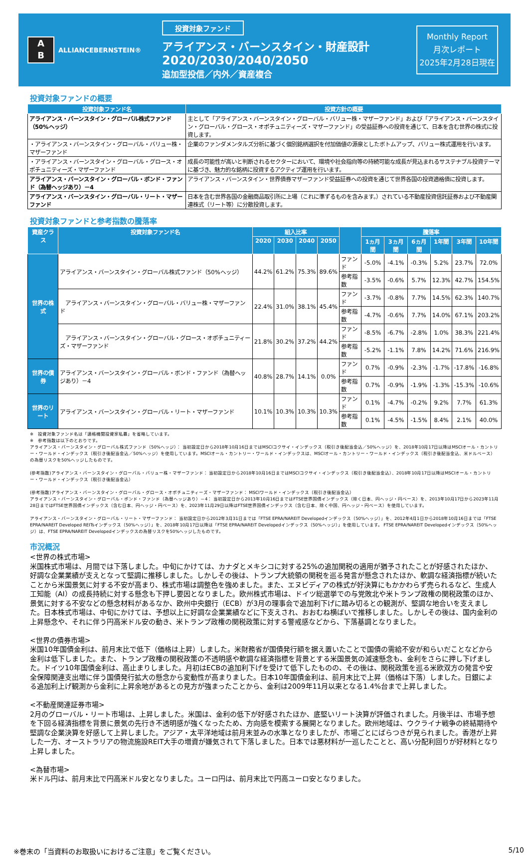A
B
ALLIANCEBERNSTEIN®
投資対象ファンド
アライアンス・バーンスタイン・財産設計
2020/2030/2040/2050
追加型投信／内外／資産複合
Monthly Report
月次レポート
2025年2月28日現在
投資対象ファンドの概要
| 投資対象ファンド名 | 投資方針の概要 |
| --- | --- |
| アライアンス・バーンスタイン・グローバル株式ファンド（50%ヘッジ） | 主として「アライアンス・バーンスタイン・グローバル・バリュー株・マザーファンド」および「アライアンス・バーンスタイン・グローバル・グロース・オポチュニティーズ・マザーファンド」の受益証券への投資を通じて、日本を含む世界の株式に投資します。 |
| ・アライアンス・バーンスタイン・グローバル・バリュー株・マザーファンド | 企業のファンダメンタルズ分析に基づく個別銘柄選択を付加価値の源泉としたボトムアップ、バリュー株式運用を行います。 |
| ・アライアンス・バーンスタイン・グローバル・グロース・オポチュニティーズ・マザーファンド | 成長の可能性が高いと判断されるセクターにおいて、環境や社会指向等の持続可能な成長が見込まれるサステナブル投資テーマに基づき、魅力的な銘柄に投資するアクティブ運用を行います。 |
| アライアンス・バーンスタイン・グローバル・ボンド・ファンド（為替ヘッジあり）－4 | アライアンス・バーンスタイン・世界債券マザーファンド受益証券への投資を通じて世界各国の投資適格債に投資します。 |
| アライアンス・バーンスタイン・グローバル・リート・マザーファンド | 日本を含む世界各国の金融商品取引所に上場（これに準ずるものを含みます。）されている不動産投資信託証券および不動産関連株式（リート等）に分散投資します。 |
投資対象ファンドと参考指数の騰落率
| 資産クラス | 投資対象ファンド名 | 組入比率 | | | | | 騰落率 | | | | | |
| --- | --- | --- | --- | --- | --- | --- | --- | --- | --- | --- | --- | --- |
| | | 2020 | 2030 | 2040 | 2050 | | 1ヵ月間 | 3ヵ月間 | 6ヵ月間 | 1年間 | 3年間 | 10年間 |
| 世界の株式 | アライアンス・バーンスタイン・グローバル株式ファンド（50%ヘッジ） | 44.2% | 61.2% | 75.3% | 89.6% | ファンド | -5.0% | -4.1% | -0.3% | 5.2% | 23.7% | 72.0% |
| | | | | | | 参考指数 | -3.5% | -0.6% | 5.7% | 12.3% | 42.7% | 154.5% |
| | アライアンス・バーンスタイン・グローバル・バリュー株・マザーファンド | 22.4% | 31.0% | 38.1% | 45.4% | ファンド | -3.7% | -0.8% | 7.7% | 14.5% | 62.3% | 140.7% |
| | | | | | | 参考指数 | -4.7% | -0.6% | 7.7% | 14.0% | 67.1% | 203.2% |
| | アライアンス・バーンスタイン・グローバル・グロース・オポチュニティーズ・マザーファンド | 21.8% | 30.2% | 37.2% | 44.2% | ファンド | -8.5% | -6.7% | -2.8% | 1.0% | 38.3% | 221.4% |
| | | | | | | 参考指数 | -5.2% | -1.1% | 7.8% | 14.2% | 71.6% | 216.9% |
| 世界の債券 | アライアンス・バーンスタイン・グローバル・ボンド・ファンド（為替ヘッジあり）－4 | 40.8% | 28.7% | 14.1% | 0.0% | ファンド | 0.7% | -0.9% | -2.3% | -1.7% | -17.8% | -16.8% |
| | | | | | | 参考指数 | 0.7% | -0.9% | -1.9% | -1.3% | -15.3% | -10.6% |
| 世界のリート | アライアンス・バーンスタイン・グローバル・リート・マザーファンド | 10.1% | 10.3% | 10.3% | 10.3% | ファンド | 0.1% | -4.7% | -0.2% | 9.2% | 7.7% | 61.3% |
| | | | | | | 参考指数 | 0.1% | -4.5% | -1.5% | 8.4% | 2.1% | 40.0% |
※　投資対象ファンド名は「適格機関投資家私募」を省略しています。
※　参考指数は以下のとおりです。
アライアンス・バーンスタイン・グローバル株式ファンド（50%ヘッジ）： 当初設定日から2018年10月16日まではMSCIコクサイ・インデックス（税引き後配当金込／50%ヘッジ）を、2018年10月17日以降はMSCIオール・カントリー・ワールド・インデックス（税引き後配当金込／50%ヘッジ）を使用しています。MSCIオール・カントリー・ワールド・インデックスは、MSCIオール・カントリー・ワールド・インデックス（税引き後配当金込、米ドルベース）の為替リスクを50%ヘッジしたものです。
(参考指数)アライアンス・バーンスタイン・グローバル・バリュー株・マザーファンド： 当初設定日から2018年10月16日まではMSCIコクサイ・インデックス（税引き後配当金込）、2018年10月17日以降はMSCIオール・カントリー・ワールド・インデックス（税引き後配当金込）
(参考指数)アライアンス・バーンスタイン・グローバル・グロース・オポチュニティーズ・マザーファンド： MSCIワールド・インデックス（税引き後配当金込）
アライアンス・バーンスタイン・グローバル・ボンド・ファンド（為替ヘッジあり）－4： 当初設定日から2013年10月16日まではFTSE世界国債インデックス（除く日本、円ヘッジ・円ベース）を、2013年10月17日から2023年11月28日まではFTSE世界国債インデックス（含む日本、円ヘッジ・円ベース）を、2023年11月29日以降はFTSE世界国債インデックス（含む日本、除く中国、円ヘッジ・円ベース）を使用しています。
アライアンス・バーンスタイン・グローバル・リート・マザーファンド： 当初設定日から2012年3月31日までは「FTSE EPRA/NAREIT Developedインデックス（50%ヘッジ）」を、2012年4月1日から2018年10月16日までは「FTSE EPRA/NAREIT Developed REITsインデックス（50%ヘッジ）」を、2018年10月17日以降は「FTSE EPRA/NAREIT Developedインデックス（50%ヘッジ）」を使用しています。 FTSE EPRA/NAREIT Developedインデックス（50%ヘッジ）は、FTSE EPRA/NAREIT Developedインデックスの為替リスクを50%ヘッジしたものです。
市況概況
<世界の株式市場>
米国株式市場は、月間では下落しました。中旬にかけては、カナダとメキシコに対する25%の追加関税の適用が猶予されたことが好感されたほか、好調な企業業績が支えとなって堅調に推移しました。しかしその後は、トランプ大統領の関税を巡る発言が懸念されたほか、軟調な経済指標が続いたことから米国景気に対する不安が高まり、株式市場は調整色を強めました。また、エヌビディアの株式が好決算にもかかわらず売られるなど、生成人工知能（AI）の成長持続に対する懸念も下押し要因となりました。欧州株式市場は、ドイツ総選挙での与党敗北や米トランプ政権の関税政策のほか、景気に対する不安などの懸念材料があるなか、欧州中央銀行（ECB）が3月の理事会で追加利下げに踏み切るとの観測が、堅調な地合いを支えました。日本株式市場は、中旬にかけては、予想以上に好調な企業業績などに下支えされ、おおむね横ばいで推移しました。しかしその後は、国内金利の上昇懸念や、それに伴う円高米ドル安の動き、米トランプ政権の関税政策に対する警戒感などから、下落基調となりました。
<世界の債券市場>
米国10年国債金利は、前月末比で低下（価格は上昇）しました。米財務省が国債発行額を据え置いたことで国債の需給不安が和らいだことなどから金利は低下しました。また、トランプ政権の関税政策の不透明感や軟調な経済指標を背景とする米国景気の減速懸念も、金利をさらに押し下げました。ドイツ10年国債金利は、高止まりしました。月初はECBの追加利下げを受けて低下したものの、その後は、関税政策を巡る米欧双方の発言や安全保障関連支出増に伴う国債発行拡大の懸念から変動性が高まりました。日本10年国債金利は、前月末比で上昇（価格は下落）しました。日銀による追加利上げ観測から金利に上昇余地があるとの見方が強まったことから、金利は2009年11月以来となる1.4%台まで上昇しました。
<不動産関連証券市場>
2月のグローバル・リート市場は、上昇しました。米国は、金利の低下が好感されたほか、底堅いリート決算が評価されました。月後半は、市場予想を下回る経済指標を背景に景気の先行き不透明感が強くなったため、方向感を模索する展開となりました。欧州地域は、ウクライナ戦争の終結期待や堅調な企業決算を好感して上昇しました。アジア・太平洋地域は前月末並みの水準となりましたが、市場ごとにばらつきが見られました。香港が上昇した一方、オーストラリアの物流施設REIT大手の増資が嫌気されて下落しました。日本では悪材料が一巡したことと、高い分配利回りが好材料となり上昇しました。
<為替市場>
米ドル円は、前月末比で円高米ドル安となりました。ユーロ円は、前月末比で円高ユーロ安となりました。
※巻末の「当資料のお取扱いにおけるご注意」をご覧ください。 5/10